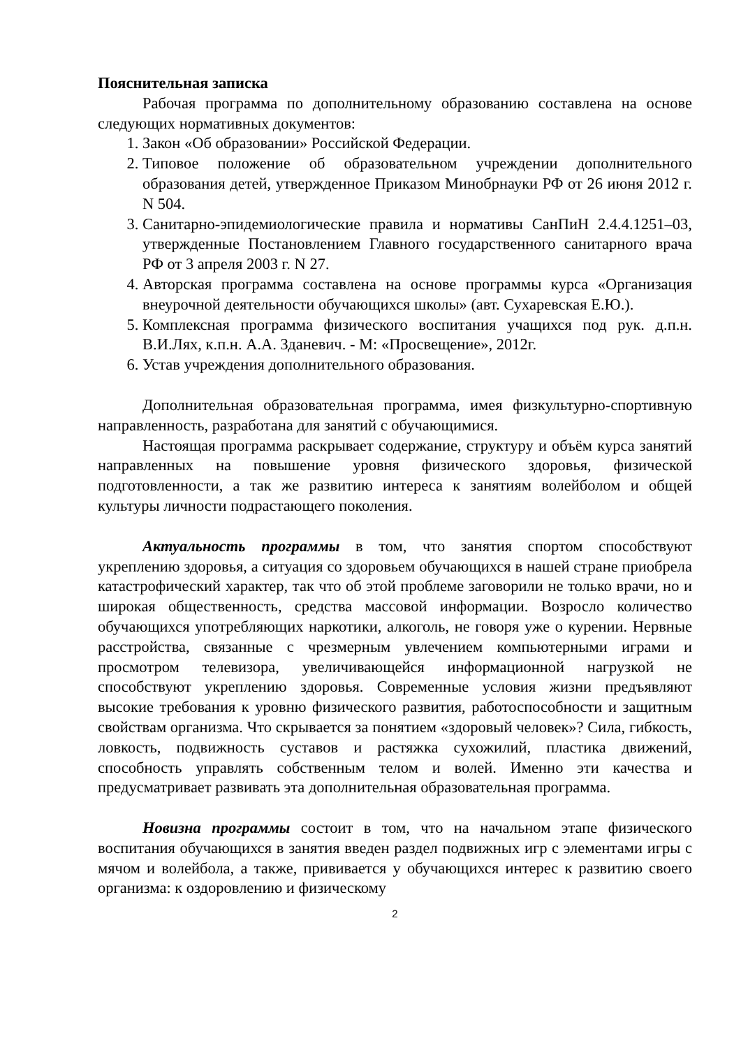Пояснительная записка
Рабочая программа по дополнительному образованию составлена на основе следующих нормативных документов:
1. Закон «Об образовании» Российской Федерации.
2. Типовое положение об образовательном учреждении дополнительного образования детей, утвержденное Приказом Минобрнауки РФ от 26 июня 2012 г. N 504.
3. Санитарно-эпидемиологические правила и нормативы СанПиН 2.4.4.1251–03, утвержденные Постановлением Главного государственного санитарного врача РФ от 3 апреля 2003 г. N 27.
4. Авторская программа составлена на основе программы курса «Организация внеурочной деятельности обучающихся школы» (авт. Сухаревская Е.Ю.).
5. Комплексная программа физического воспитания учащихся под рук. д.п.н. В.И.Лях, к.п.н. А.А. Зданевич. - М: «Просвещение», 2012г.
6. Устав учреждения дополнительного образования.
Дополнительная образовательная программа, имея физкультурно-спортивную направленность, разработана для занятий с обучающимися.
Настоящая программа раскрывает содержание, структуру и объём курса занятий направленных на повышение уровня физического здоровья, физической подготовленности, а так же развитию интереса к занятиям волейболом и общей культуры личности подрастающего поколения.
Актуальность программы в том, что занятия спортом способствуют укреплению здоровья, а ситуация со здоровьем обучающихся в нашей стране приобрела катастрофический характер, так что об этой проблеме заговорили не только врачи, но и широкая общественность, средства массовой информации. Возросло количество обучающихся употребляющих наркотики, алкоголь, не говоря уже о курении. Нервные расстройства, связанные с чрезмерным увлечением компьютерными играми и просмотром телевизора, увеличивающейся информационной нагрузкой не способствуют укреплению здоровья. Современные условия жизни предъявляют высокие требования к уровню физического развития, работоспособности и защитным свойствам организма. Что скрывается за понятием «здоровый человек»? Сила, гибкость, ловкость, подвижность суставов и растяжка сухожилий, пластика движений, способность управлять собственным телом и волей. Именно эти качества и предусматривает развивать эта дополнительная образовательная программа.
Новизна программы состоит в том, что на начальном этапе физического воспитания обучающихся в занятия введен раздел подвижных игр с элементами игры с мячом и волейбола, а также, прививается у обучающихся интерес к развитию своего организма: к оздоровлению и физическому
2